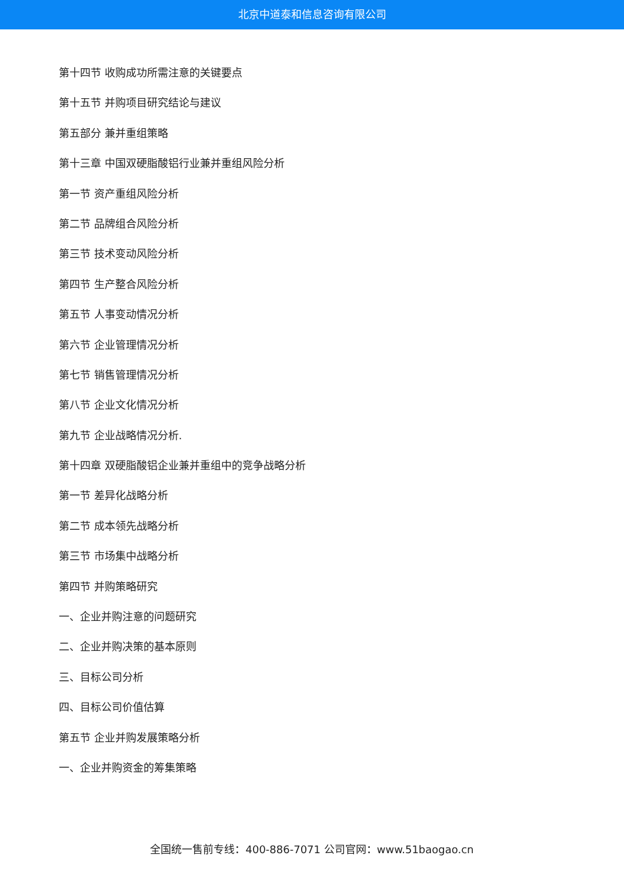北京中道泰和信息咨询有限公司
第十四节 收购成功所需注意的关键要点
第十五节 并购项目研究结论与建议
第五部分 兼并重组策略
第十三章 中国双硬脂酸铝行业兼并重组风险分析
第一节 资产重组风险分析
第二节 品牌组合风险分析
第三节 技术变动风险分析
第四节 生产整合风险分析
第五节 人事变动情况分析
第六节 企业管理情况分析
第七节 销售管理情况分析
第八节 企业文化情况分析
第九节 企业战略情况分析.
第十四章 双硬脂酸铝企业兼并重组中的竞争战略分析
第一节 差异化战略分析
第二节 成本领先战略分析
第三节 市场集中战略分析
第四节 并购策略研究
一、企业并购注意的问题研究
二、企业并购决策的基本原则
三、目标公司分析
四、目标公司价值估算
第五节 企业并购发展策略分析
一、企业并购资金的筹集策略
全国统一售前专线：400-886-7071 公司官网：www.51baogao.cn